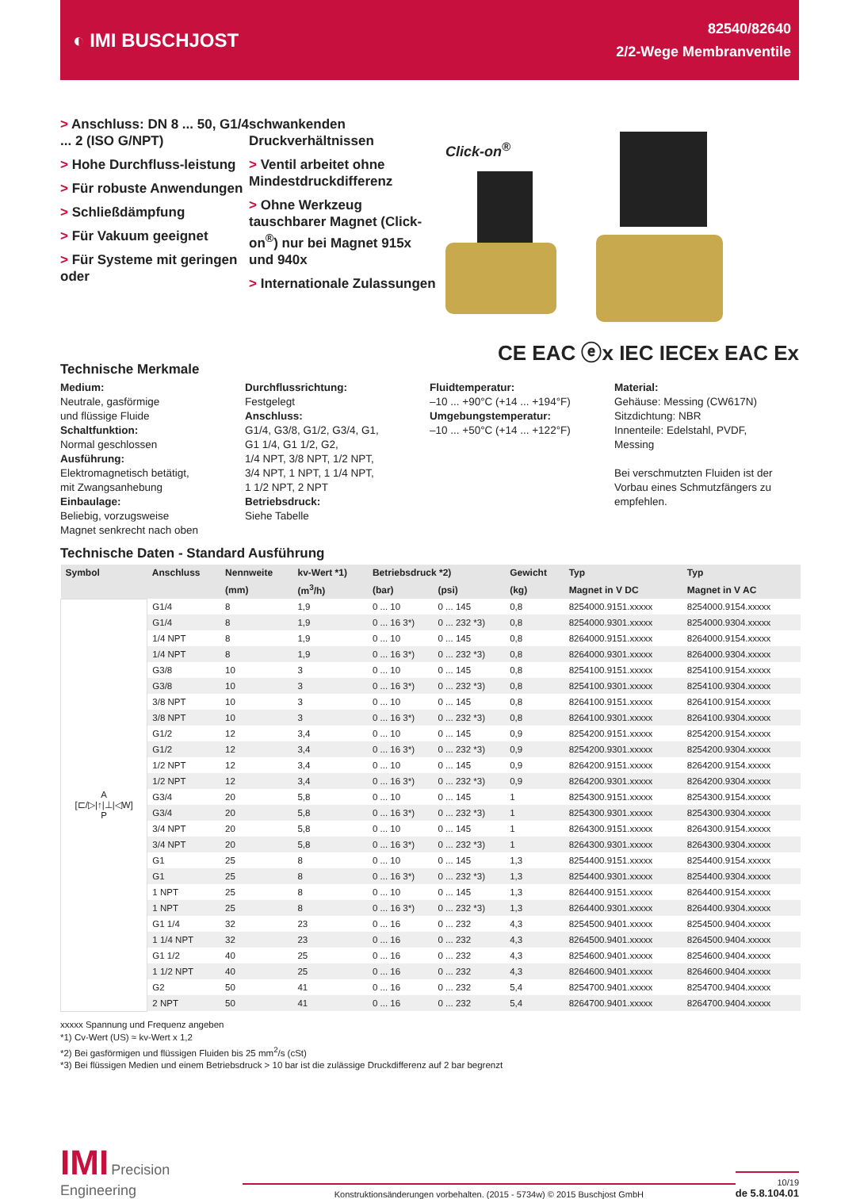◐ IMI BUSCHJOST
82540/82640
2/2-Wege Membranventile
> Anschluss: DN 8 ... 50, G1/4 ... 2 (ISO G/NPT)
> Hohe Durchfluss-leistung
> Für robuste Anwendungen
> Schließdämpfung
> Für Vakuum geeignet
> Für Systeme mit geringen oder
schwankenden Druckverhältnissen
> Ventil arbeitet ohne Mindestdruckdifferenz
> Ohne Werkzeug tauschbarer Magnet (Click-on<sup>®</sup>) nur bei Magnet 915x und 940x
> Internationale Zulassungen
Click-on<sup>®</sup>
CE EAC ⓔx IEC IECEx EAC Ex
Technische Merkmale
Medium:
Neutrale, gasförmige
und flüssige Fluide
Schaltfunktion:
Normal geschlossen
Ausführung:
Elektromagnetisch betätigt,
mit Zwangsanhebung
Einbaulage:
Beliebig, vorzugsweise
Magnet senkrecht nach oben
Durchflussrichtung:
Festgelegt
Anschluss:
G1/4, G3/8, G1/2, G3/4, G1,
G1 1/4, G1 1/2, G2,
1/4 NPT, 3/8 NPT, 1/2 NPT,
3/4 NPT, 1 NPT, 1 1/4 NPT,
1 1/2 NPT, 2 NPT
Betriebsdruck:
Siehe Tabelle
Fluidtemperatur:
–10 ... +90°C (+14 ... +194°F)
Umgebungstemperatur:
–10 ... +50°C (+14 ... +122°F)
Material:
Gehäuse: Messing (CW617N)
Sitzdichtung: NBR
Innenteile: Edelstahl, PVDF,
Messing
Bei verschmutzten Fluiden ist der Vorbau eines Schmutzfängers zu empfehlen.
Technische Daten - Standard Ausführung
| Symbol | Anschluss | Nennweite | kv-Wert *1) | Betriebsdruck *2) | | Gewicht | Typ | Typ |
| --- | --- | --- | --- | --- | --- | --- | --- | --- |
| | | (mm) | (m<sup>3</sup>/h) | (bar) | (psi) | (kg) | Magnet in V DC | Magnet in V AC |
| A [⊏/▷/↑/⊥/◁W] P | G1/4 | 8 | 1,9 | 0 ... 10 | 0 ... 145 | 0,8 | 8254000.9151.xxxxx | 8254000.9154.xxxxx |
| | G1/4 | 8 | 1,9 | 0 ... 16 3*) | 0 ... 232 *3) | 0,8 | 8254000.9301.xxxxx | 8254000.9304.xxxxx |
| | 1/4 NPT | 8 | 1,9 | 0 ... 10 | 0 ... 145 | 0,8 | 8264000.9151.xxxxx | 8264000.9154.xxxxx |
| | 1/4 NPT | 8 | 1,9 | 0 ... 16 3*) | 0 ... 232 *3) | 0,8 | 8264000.9301.xxxxx | 8264000.9304.xxxxx |
| | G3/8 | 10 | 3 | 0 ... 10 | 0 ... 145 | 0,8 | 8254100.9151.xxxxx | 8254100.9154.xxxxx |
| | G3/8 | 10 | 3 | 0 ... 16 3*) | 0 ... 232 *3) | 0,8 | 8254100.9301.xxxxx | 8254100.9304.xxxxx |
| | 3/8 NPT | 10 | 3 | 0 ... 10 | 0 ... 145 | 0,8 | 8264100.9151.xxxxx | 8264100.9154.xxxxx |
| | 3/8 NPT | 10 | 3 | 0 ... 16 3*) | 0 ... 232 *3) | 0,8 | 8264100.9301.xxxxx | 8264100.9304.xxxxx |
| | G1/2 | 12 | 3,4 | 0 ... 10 | 0 ... 145 | 0,9 | 8254200.9151.xxxxx | 8254200.9154.xxxxx |
| | G1/2 | 12 | 3,4 | 0 ... 16 3*) | 0 ... 232 *3) | 0,9 | 8254200.9301.xxxxx | 8254200.9304.xxxxx |
| | 1/2 NPT | 12 | 3,4 | 0 ... 10 | 0 ... 145 | 0,9 | 8264200.9151.xxxxx | 8264200.9154.xxxxx |
| | 1/2 NPT | 12 | 3,4 | 0 ... 16 3*) | 0 ... 232 *3) | 0,9 | 8264200.9301.xxxxx | 8264200.9304.xxxxx |
| | G3/4 | 20 | 5,8 | 0 ... 10 | 0 ... 145 | 1 | 8254300.9151.xxxxx | 8254300.9154.xxxxx |
| | G3/4 | 20 | 5,8 | 0 ... 16 3*) | 0 ... 232 *3) | 1 | 8254300.9301.xxxxx | 8254300.9304.xxxxx |
| | 3/4 NPT | 20 | 5,8 | 0 ... 10 | 0 ... 145 | 1 | 8264300.9151.xxxxx | 8264300.9154.xxxxx |
| | 3/4 NPT | 20 | 5,8 | 0 ... 16 3*) | 0 ... 232 *3) | 1 | 8264300.9301.xxxxx | 8264300.9304.xxxxx |
| | G1 | 25 | 8 | 0 ... 10 | 0 ... 145 | 1,3 | 8254400.9151.xxxxx | 8254400.9154.xxxxx |
| | G1 | 25 | 8 | 0 ... 16 3*) | 0 ... 232 *3) | 1,3 | 8254400.9301.xxxxx | 8254400.9304.xxxxx |
| | 1 NPT | 25 | 8 | 0 ... 10 | 0 ... 145 | 1,3 | 8264400.9151.xxxxx | 8264400.9154.xxxxx |
| | 1 NPT | 25 | 8 | 0 ... 16 3*) | 0 ... 232 *3) | 1,3 | 8264400.9301.xxxxx | 8264400.9304.xxxxx |
| | G1 1/4 | 32 | 23 | 0 ... 16 | 0 ... 232 | 4,3 | 8254500.9401.xxxxx | 8254500.9404.xxxxx |
| | 1 1/4 NPT | 32 | 23 | 0 ... 16 | 0 ... 232 | 4,3 | 8264500.9401.xxxxx | 8264500.9404.xxxxx |
| | G1 1/2 | 40 | 25 | 0 ... 16 | 0 ... 232 | 4,3 | 8254600.9401.xxxxx | 8254600.9404.xxxxx |
| | 1 1/2 NPT | 40 | 25 | 0 ... 16 | 0 ... 232 | 4,3 | 8264600.9401.xxxxx | 8264600.9404.xxxxx |
| | G2 | 50 | 41 | 0 ... 16 | 0 ... 232 | 5,4 | 8254700.9401.xxxxx | 8254700.9404.xxxxx |
| | 2 NPT | 50 | 41 | 0 ... 16 | 0 ... 232 | 5,4 | 8264700.9401.xxxxx | 8264700.9404.xxxxx |
xxxxx Spannung und Frequenz angeben
*1) Cv-Wert (US) ≈ kv-Wert x 1,2
*2) Bei gasförmigen und flüssigen Fluiden bis 25 mm<sup>2</sup>/s (cSt)
*3) Bei flüssigen Medien und einem Betriebsdruck > 10 bar ist die zulässige Druckdifferenz auf 2 bar begrenzt
IMI Precision Engineering
Konstruktionsänderungen vorbehalten. (2015 - 5734w) © 2015 Buschjost GmbH
10/19
de 5.8.104.01